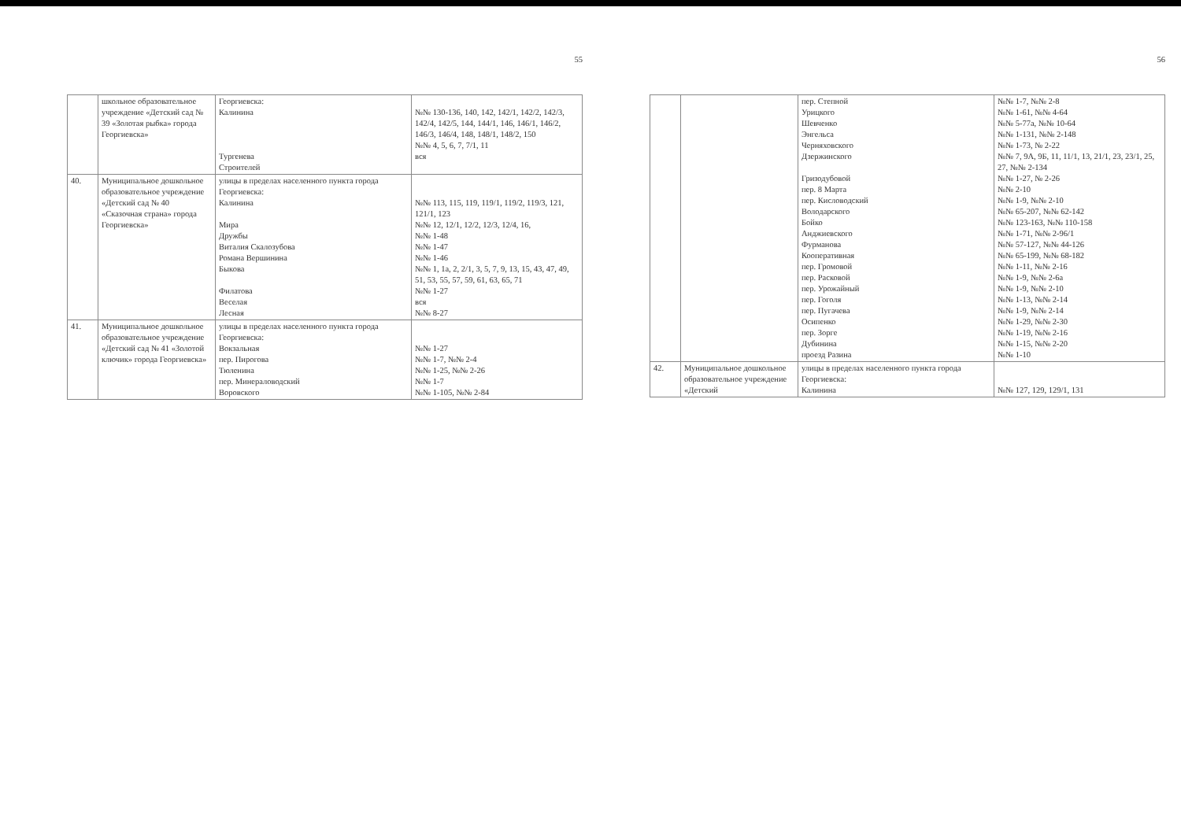55
| | школьное образовательное учреждение «Детский сад № 39 «Золотая рыбка» города Георгиевска» | Георгиевска: Калинина Тургенева Строителей | №№ 130-136, 140, 142, 142/1, 142/2, 142/3, 142/4, 142/5, 144, 144/1, 146, 146/1, 146/2, 146/3, 146/4, 148, 148/1, 148/2, 150 №№ 4, 5, 6, 7, 7/1, 11 вся |
| 40. | Муниципальное дошкольное образовательное учреждение «Детский сад № 40 «Сказочная страна» города Георгиевска» | улицы в пределах населенного пункта города Георгиевска: Калинина Мира Дружбы Виталия Скалозубова Романа Вершинина Быкова Филатова Веселая Лесная | №№ 113, 115, 119, 119/1, 119/2, 119/3, 121, 121/1, 123 №№ 12, 12/1, 12/2, 12/3, 12/4, 16, №№ 1-48 №№ 1-47 №№ 1-46 №№ 1, 1а, 2, 2/1, 3, 5, 7, 9, 13, 15, 43, 47, 49, 51, 53, 55, 57, 59, 61, 63, 65, 71 №№ 1-27 вся №№ 8-27 |
| 41. | Муниципальное дошкольное образовательное учреждение «Детский сад № 41 «Золотой ключик» города Георгиевска» | улицы в пределах населенного пункта города Георгиевска: Вокзальная пер. Пирогова Тюленина пер. Минераловодский Воровского | №№ 1-27 №№ 1-7, №№ 2-4 №№ 1-25, №№ 2-26 №№ 1-7 №№ 1-105, №№ 2-84 |
56
| | | пер. Степной Урицкого Шевченко Энгельса Черняховского Дзержинского Гризодубовой пер. 8 Марта пер. Кисловодский Володарского Бойко Анджиевского Фурманова Кооперативная пер. Громовой пер. Расковой пер. Урожайный пер. Гоголя пер. Пугачева Осипенко пер. Зорге Дубинина проезд Разина | №№ 1-7, №№ 2-8 №№ 1-61, №№ 4-64 №№ 5-77а, №№ 10-64 №№ 1-131, №№ 2-148 №№ 1-73, № 2-22 №№ 7, 9А, 9Б, 11, 11/1, 13, 21/1, 23, 23/1, 25, 27, №№ 2-134 №№ 1-27, № 2-26 №№ 2-10 №№ 1-9, №№ 2-10 №№ 65-207, №№ 62-142 №№ 123-163, №№ 110-158 №№ 1-71, №№ 2-96/1 №№ 57-127, №№ 44-126 №№ 65-199, №№ 68-182 №№ 1-11, №№ 2-16 №№ 1-9, №№ 2-6а №№ 1-9, №№ 2-10 №№ 1-13, №№ 2-14 №№ 1-9, №№ 2-14 №№ 1-29, №№ 2-30 №№ 1-19, №№ 2-16 №№ 1-15, №№ 2-20 №№ 1-10 |
| 42. | Муниципальное дошкольное образовательное учреждение «Детский | улицы в пределах населенного пункта города Георгиевска: Калинина | №№ 127, 129, 129/1, 131 |